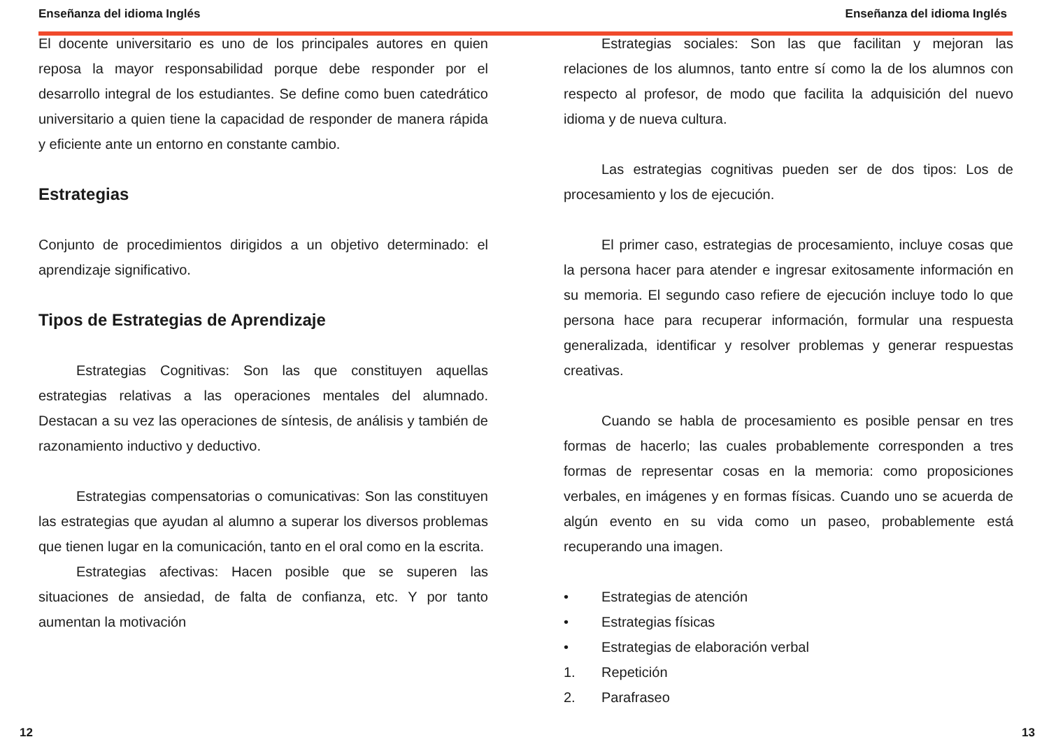Enseñanza del idioma Inglés Enseñanza del idioma Inglés
El docente universitario es uno de los principales autores en quien reposa la mayor responsabilidad porque debe responder por el desarrollo integral de los estudiantes. Se define como buen catedrático universitario a quien tiene la capacidad de responder de manera rápida y eficiente ante un entorno en constante cambio.
Estrategias
Conjunto de procedimientos dirigidos a un objetivo determinado: el aprendizaje significativo.
Tipos de Estrategias de Aprendizaje
Estrategias Cognitivas: Son las que constituyen aquellas estrategias relativas a las operaciones mentales del alumnado. Destacan a su vez las operaciones de síntesis, de análisis y también de razonamiento inductivo y deductivo.
Estrategias compensatorias o comunicativas: Son las constituyen las estrategias que ayudan al alumno a superar los diversos problemas que tienen lugar en la comunicación, tanto en el oral como en la escrita.
Estrategias afectivas: Hacen posible que se superen las situaciones de ansiedad, de falta de confianza, etc. Y por tanto aumentan la motivación
Estrategias sociales: Son las que facilitan y mejoran las relaciones de los alumnos, tanto entre sí como la de los alumnos con respecto al profesor, de modo que facilita la adquisición del nuevo idioma y de nueva cultura.
Las estrategias cognitivas pueden ser de dos tipos: Los de procesamiento y los de ejecución.
El primer caso, estrategias de procesamiento, incluye cosas que la persona hacer para atender e ingresar exitosamente información en su memoria. El segundo caso refiere de ejecución incluye todo lo que persona hace para recuperar información, formular una respuesta generalizada, identificar y resolver problemas y generar respuestas creativas.
Cuando se habla de procesamiento es posible pensar en tres formas de hacerlo; las cuales probablemente corresponden a tres formas de representar cosas en la memoria: como proposiciones verbales, en imágenes y en formas físicas. Cuando uno se acuerda de algún evento en su vida como un paseo, probablemente está recuperando una imagen.
• Estrategias de atención
• Estrategias físicas
• Estrategias de elaboración verbal
1. Repetición
2. Parafraseo
12 13